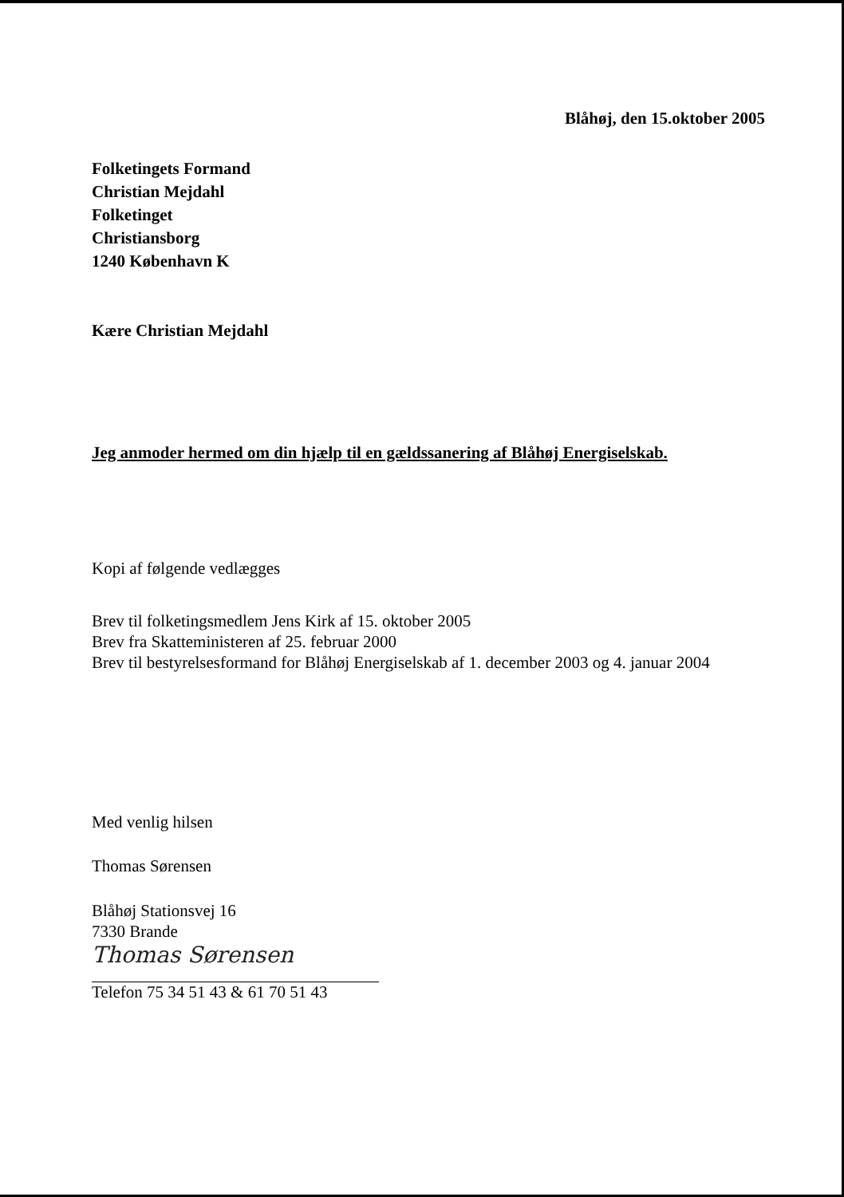Blåhøj, den 15.oktober 2005
Folketingets Formand
Christian Mejdahl
Folketinget
Christiansborg
1240 København K
Kære Christian Mejdahl
Jeg anmoder hermed om din hjælp til en gældssanering af Blåhøj Energiselskab.
Kopi af følgende vedlægges
Brev til folketingsmedlem Jens Kirk af 15. oktober 2005
Brev fra Skatteministeren af 25. februar 2000
Brev til bestyrelsesformand for Blåhøj Energiselskab af 1. december 2003 og 4. januar 2004
Med venlig hilsen
Thomas Sørensen
Blåhøj Stationsvej 16
7330 Brande
Thomas Sørensen
Telefon 75 34 51 43 & 61 70 51 43